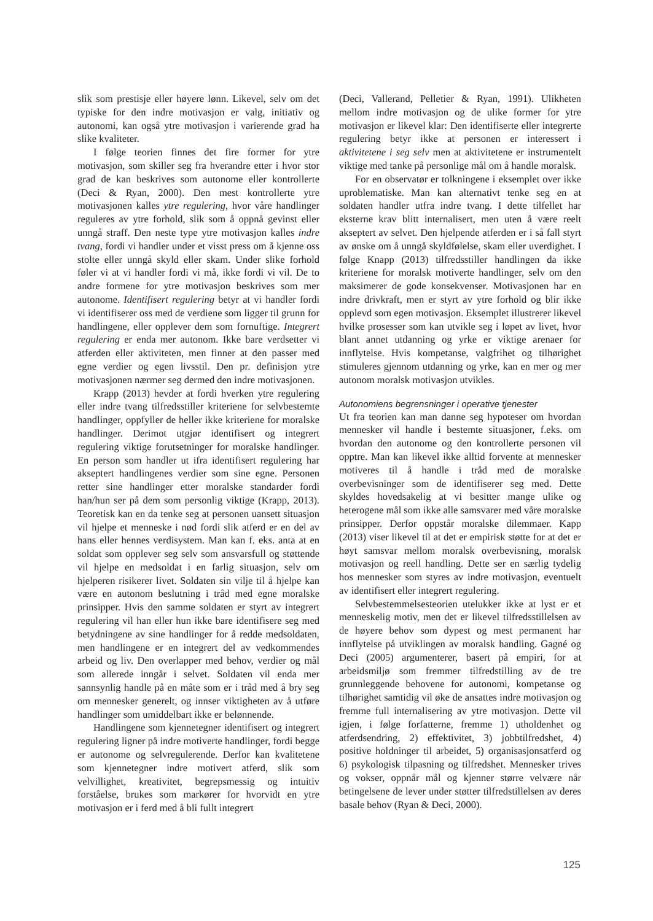slik som prestisje eller høyere lønn. Likevel, selv om det typiske for den indre motivasjon er valg, initiativ og autonomi, kan også ytre motivasjon i varierende grad ha slike kvaliteter.
I følge teorien finnes det fire former for ytre motivasjon, som skiller seg fra hverandre etter i hvor stor grad de kan beskrives som autonome eller kontrollerte (Deci & Ryan, 2000). Den mest kontrollerte ytre motivasjonen kalles ytre regulering, hvor våre handlinger reguleres av ytre forhold, slik som å oppnå gevinst eller unngå straff. Den neste type ytre motivasjon kalles indre tvang, fordi vi handler under et visst press om å kjenne oss stolte eller unngå skyld eller skam. Under slike forhold føler vi at vi handler fordi vi må, ikke fordi vi vil. De to andre formene for ytre motivasjon beskrives som mer autonome. Identifisert regulering betyr at vi handler fordi vi identifiserer oss med de verdiene som ligger til grunn for handlingene, eller opplever dem som fornuftige. Integrert regulering er enda mer autonom. Ikke bare verdsetter vi atferden eller aktiviteten, men finner at den passer med egne verdier og egen livsstil. Den pr. definisjon ytre motivasjonen nærmer seg dermed den indre motivasjonen.
Krapp (2013) hevder at fordi hverken ytre regulering eller indre tvang tilfredsstiller kriteriene for selvbestemte handlinger, oppfyller de heller ikke kriteriene for moralske handlinger. Derimot utgjør identifisert og integrert regulering viktige forutsetninger for moralske handlinger. En person som handler ut ifra identifisert regulering har akseptert handlingenes verdier som sine egne. Personen retter sine handlinger etter moralske standarder fordi han/hun ser på dem som personlig viktige (Krapp, 2013). Teoretisk kan en da tenke seg at personen uansett situasjon vil hjelpe et menneske i nød fordi slik atferd er en del av hans eller hennes verdisystem. Man kan f. eks. anta at en soldat som opplever seg selv som ansvarsfull og støttende vil hjelpe en medsoldat i en farlig situasjon, selv om hjelperen risikerer livet. Soldaten sin vilje til å hjelpe kan være en autonom beslutning i tråd med egne moralske prinsipper. Hvis den samme soldaten er styrt av integrert regulering vil han eller hun ikke bare identifisere seg med betydningene av sine handlinger for å redde medsoldaten, men handlingene er en integrert del av vedkommendes arbeid og liv. Den overlapper med behov, verdier og mål som allerede inngår i selvet. Soldaten vil enda mer sannsynlig handle på en måte som er i tråd med å bry seg om mennesker generelt, og innser viktigheten av å utføre handlinger som umiddelbart ikke er belønnende.
Handlingene som kjennetegner identifisert og integrert regulering ligner på indre motiverte handlinger, fordi begge er autonome og selvregulerende. Derfor kan kvalitetene som kjennetegner indre motivert atferd, slik som velvillighet, kreativitet, begrepsmessig og intuitiv forståelse, brukes som markører for hvorvidt en ytre motivasjon er i ferd med å bli fullt integrert
(Deci, Vallerand, Pelletier & Ryan, 1991). Ulikheten mellom indre motivasjon og de ulike former for ytre motivasjon er likevel klar: Den identifiserte eller integrerte regulering betyr ikke at personen er interessert i aktivitetene i seg selv men at aktivitetene er instrumentelt viktige med tanke på personlige mål om å handle moralsk.
For en observatør er tolkningene i eksemplet over ikke uproblematiske. Man kan alternativt tenke seg en at soldaten handler utfra indre tvang. I dette tilfellet har eksterne krav blitt internalisert, men uten å være reelt akseptert av selvet. Den hjelpende atferden er i så fall styrt av ønske om å unngå skyldfølelse, skam eller uverdighet. I følge Knapp (2013) tilfredsstiller handlingen da ikke kriteriene for moralsk motiverte handlinger, selv om den maksimerer de gode konsekvenser. Motivasjonen har en indre drivkraft, men er styrt av ytre forhold og blir ikke opplevd som egen motivasjon. Eksemplet illustrerer likevel hvilke prosesser som kan utvikle seg i løpet av livet, hvor blant annet utdanning og yrke er viktige arenaer for innflytelse. Hvis kompetanse, valgfrihet og tilhørighet stimuleres gjennom utdanning og yrke, kan en mer og mer autonom moralsk motivasjon utvikles.
Autonomiens begrensninger i operative tjenester
Ut fra teorien kan man danne seg hypoteser om hvordan mennesker vil handle i bestemte situasjoner, f.eks. om hvordan den autonome og den kontrollerte personen vil opptre. Man kan likevel ikke alltid forvente at mennesker motiveres til å handle i tråd med de moralske overbevisninger som de identifiserer seg med. Dette skyldes hovedsakelig at vi besitter mange ulike og heterogene mål som ikke alle samsvarer med våre moralske prinsipper. Derfor oppstår moralske dilemmaer. Kapp (2013) viser likevel til at det er empirisk støtte for at det er høyt samsvar mellom moralsk overbevisning, moralsk motivasjon og reell handling. Dette ser en særlig tydelig hos mennesker som styres av indre motivasjon, eventuelt av identifisert eller integrert regulering.
Selvbestemmelsesteorien utelukker ikke at lyst er et menneskelig motiv, men det er likevel tilfredsstillelsen av de høyere behov som dypest og mest permanent har innflytelse på utviklingen av moralsk handling. Gagné og Deci (2005) argumenterer, basert på empiri, for at arbeidsmiljø som fremmer tilfredstilling av de tre grunnleggende behovene for autonomi, kompetanse og tilhørighet samtidig vil øke de ansattes indre motivasjon og fremme full internalisering av ytre motivasjon. Dette vil igjen, i følge forfatterne, fremme 1) utholdenhet og atferdsendring, 2) effektivitet, 3) jobbtilfredshet, 4) positive holdninger til arbeidet, 5) organisasjonsatferd og 6) psykologisk tilpasning og tilfredshet. Mennesker trives og vokser, oppnår mål og kjenner større velvære når betingelsene de lever under støtter tilfredstillelsen av deres basale behov (Ryan & Deci, 2000).
125